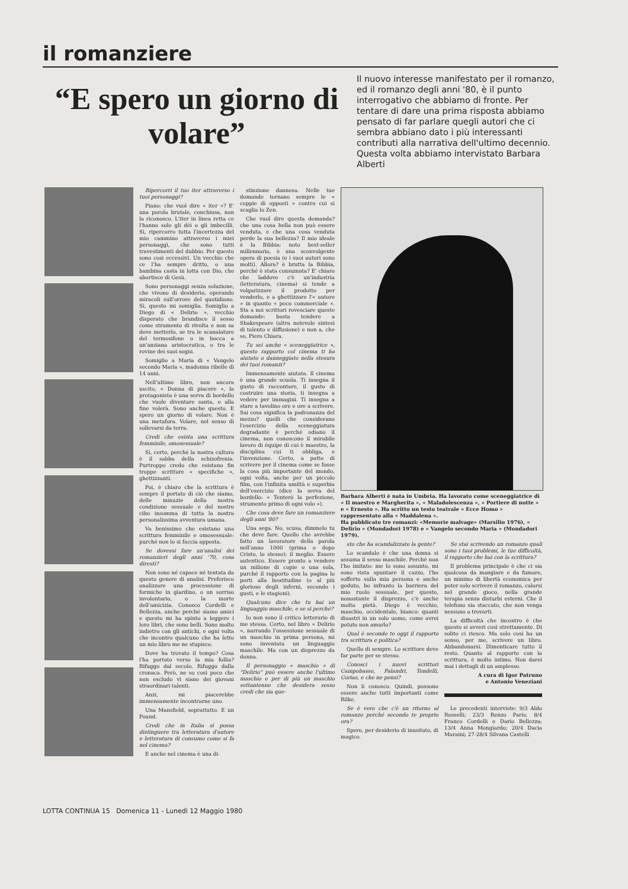il romanziere
“E spero un giorno di volare”
Il nuovo interesse manifestato per il romanzo, ed il romanzo degli anni '80, è il punto interrogativo che abbiamo di fronte. Per tentare di dare una prima risposta abbiamo pensato di far parlare quegli autori che ci sembra abbiano dato i più interessanti contributi alla narrativa dell'ultimo decennio. Questa volta abbiamo intervistato Barbara Alberti
Ripercorri il tuo iter attraverso i tuoi personaggi?
Piano: che vuol dire « iter »? E' una parola brutale, conchiusa, non la riconosco. L'iter in linea retta ce l'hanno solo gli dèi o gli imbecilli. Sì, ripercorro tutta l'incertezza del mio cammino attraverso i miei personaggi, che sono tutti travestimenti del dubbio. Per questo sono così eccessivi. Un vecchio che ce l'ha sempre dritto, o una bambina casta in lotta con Dio, che abortisce di Gesù.
Sono personaggi senza soluzione, che vivono di desiderio, operando miracoli sull'orrore del quotidiano. Sì, questo mi somiglia. Somiglio a Diego di « Delirio », vecchio disperato che brandisce il sesso come strumento di rivolta e non sa dove metterlo, se tra le scanalature del termosifone o in bocca a un'anziana aristocratica, o tra le rovine dei suoi sogni.
Somiglio a Maria di « Vangelo secondo Maria », madonna ribelle di 14 anni.
Nell'ultimo libro, non ancora uscito, « Donna di piacere », la protagonista è una serva di bordello che vuole diventare santa, e alla fine volerà. Sono anche questo. E spero un giorno di volare. Non è una metafora. Volare, nel senso di sollevarsi da terra.
Credi che esista una scrittura femminile, omosessuale?
Sì, certo, perché la nostra cultura è il sabba della schizofrenia. Purtroppo credo che esistano fin troppe scritture « specifiche », ghettizzanti.
Poi, è chiaro che la scrittura è sempre il portato di ciò che siamo, delle minuzie della nostra condizione sessuale e del nostro cibo insomma di tutta la nostra personalissima avventura umana.
Va benissimo che esistano una scrittura femminile e omosessuale: purché non lo si faccia apposta.
Se dovessi fare un'analisi dei romanzieri degli anni '70, cosa diresti?
Non sono né capace né tentata da questo genere di analisi. Preferisco analizzare una processione di formiche in giardino, o un sorriso involontario, o la morte dell'amicizia. Conosco Cordelli e Bellezza, anche perché siamo amici e questo mi ha spinto a leggere i loro libri, che sono belli. Sono molto indietro con gli antichi, e ogni volta che incontro qualcuno che ha letto un mio libro me ne stupisco.
Dove ha trovato il tempo? Cosa l'ha portato verso la mia follia? Rifuggo dal secolo. Rifuggo dalla cronaca. Però, ne so così poco che non escludo vi siano dei giovani straordinari talenti.
Anzi, mi piacerebbe immensamente incontrarne uno.
Una Mansfield, soprattutto. E un Pound.
Credi che in Italia si possa distinguere tra letteratura d'autore e letteratura di consumo come si fa nel cinema?
E anche nel cinema è una di-
stinzione dannosa. Nelle tue domande tornano sempre le « coppie di opposti » contro cui si scaglia lo Zen.
Che vuol dire questa domanda? che una cosa bella non può essere venduta, e che una cosa venduta perde la sua bellezza? Il mio ideale è la Bibbia: noto best-seller millennario, è una sconvolgente opera di poesia (e i suoi autori sono molti). Allora? è brutta la Bibbia, perché è stata consumata? E' chiaro che laddove c'è un'industria (letteratura, cinema) si tende a volgarizzare il prodotto per venderlo, e a ghettizzare l'« autore » in quanto « poco commerciale ». Sta a noi scrittori rovesciare queste domande: basta tendere a Shakespeare (altra notevole sintesi di talento e diffusione) e non a, che so, Piero Chiara.
Tu sei anche « sceneggiatrice », questo rapporto col cinema ti ha aiutato o danneggiato nella stesura dei tuoi romanzi?
Immensamente aiutata. Il cinema è una grande scuola. Ti insegna il gusto di raccontare, il gusto di costruire una storia, ti insegna a vedere per immagini. Ti insegna a stare a tavolino ore e ore a scrivere. Sai cosa significa la padronanza del mezzo? quelli che considerano l'esercizio della sceneggiatura degradante è perché odiano il cinema, non conoscono il mirabile lavoro di équipe di cui è maestro, la disciplina cui ti obbliga, e l'invenzione. Certo, a patto di scrivere per il cinema come se fosse la cosa più importante del mondo, ogni volta, anche per un piccolo film, con l'infinita umiltà e superbia dell'esercizio (dice la serva del bordello: « Tenterò la perfezione, strumento primo di ogni volo »).
Che cosa deve fare un romanziere degli anni '80?
Una sega. No, scusa, dimmelo tu che deve fare. Quello che avrebbe fatto un lavoratore della parola nell'anno 1000 (prima o dopo Cristo, lo stesso): il meglio. Essere autentico. Essere pronto a vendere un milione di copie o una sola, purché il rapporto con la pagina lo porti alla beatitudine (o al più glorioso degli inferni, secondo i gusti, e le stagioni).
Qualcuno dice che tu hai un linguaggio maschile, e se sì perché?
Io non sono il critico letterario di me stessa. Certo, nel libro « Delirio », narrando l'ossessione sessuale di un maschio in prima persona, mi sono inventata un linguaggio maschile. Ma con un disprezzo da donna.
Il personaggio « maschio » di "Delirio" può essere anche l'ultimo maschio e per di più un maschio settantenne che desidera sesso credi che sia que-
Barbara Alberti è nata in Umbria. Ha lavorato come sceneggiatrice di « Il maestro e Margherita », « Maladolescenza », « Portiere di notte » e « Ernesto ». Ha scritto un testo teatrale « Ecce Homo » rappresentato alla « Maddalena ».
Ha pubblicato tre romanzi: «Memorie malvage» (Marsilio 1976), « Delirio » (Mondadori 1978) e « Vangelo secondo Maria » (Mondadori 1979).
sto che ha scandalizzato la gente?
Lo scandalo è che una donna si assuma il sesso maschile. Perché non l'ho imitato: me lo sono assunto, mi sono vista spuntare il cazzo, l'ho sofferto sulla mia persona e anche goduto, ho infranto la barriera del mio ruolo sessuale, per questo, nonostante il disprezzo, c'è anche molta pietà. Diego è vecchio, maschio, occidentale, bianco: quanti disastri in un solo uomo, come avrei potuto non amarlo?
Qual è secondo te oggi il rapporto tra scrittura e politica?
Quello di sempre. Lo scrittore deve far parte per se stesso.
Conosci i nuovi scrittori Campobasso, Palandri, Tondelli, Corias, e che ne pensi?
Non li conosco. Quindi, possono essere anche tutti importanti come Rilke.
Se è vero che c'è un ritorno al romanzo perché secondo te proprio ora?
Spero, per desiderio di inusitato, di magico.
Se stai scrivendo un romanzo quali sono i tuoi problemi, le tue difficoltà, il rapporto che hai con la scrittura?
Il problema principale è che ci sia qualcosa da mangiare e da fumare, un minimo di libertà economica per poter solo scrivere il romanzo, calarsi nel grande gioco, nella grande terapia senza disturbi esterni. Che il telefono sia staccato, che non venga nessuno a trovarti.
La difficoltà che incontro è che questo si avveri così strettamente. Di solito ci riesco. Ma solo così ha un senso, per me, scrivere un libro. Abbandonarsi. Dimenticare tutto il resto. Quanto al rapporto con la scrittura, è molto intimo. Non darei mai i dettagli di un amplesso.
A cura di Igor Patruno
e Antonio Veneziani
Le precedenti interviste: 9/3 Aldo Rosselli; 23/3 Renzo Paris; 8/4 Franco Cordelli e Dario Bellezza; 13/4 Anna Mongiardo; 20/4 Dacia Maraini; 27-28/4 Silvana Castelli
LOTTA CONTINUA 15 Domenica 11 - Lunedì 12 Maggio 1980